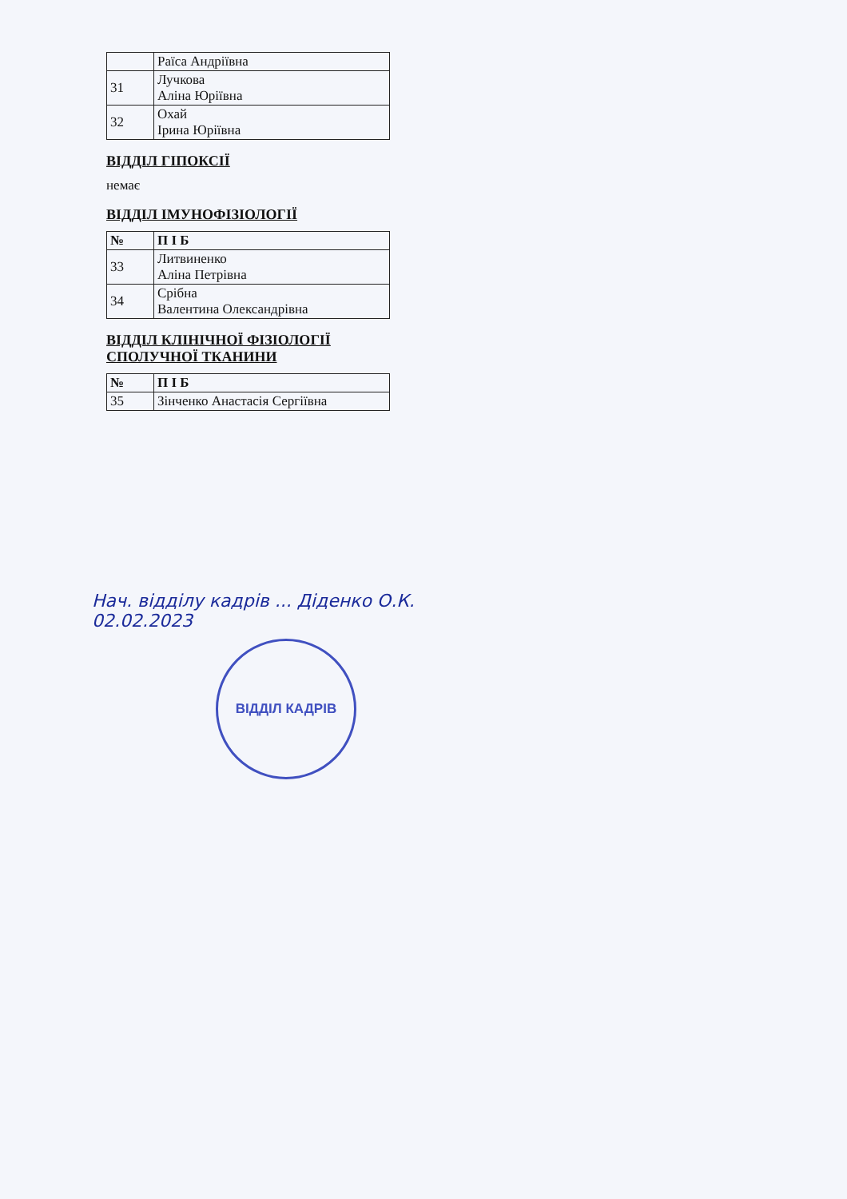| | Раїса Андріївна |
| 31 | Лучкова Аліна Юріївна |
| 32 | Охай Ірина Юріївна |
ВІДДІЛ ГІПОКСІЇ
немає
ВІДДІЛ ІМУНОФІЗІОЛОГІЇ
| № | П І Б |
| --- | --- |
| 33 | Литвиненко Аліна Петрівна |
| 34 | Срібна Валентина Олександрівна |
ВІДДІЛ КЛІНІЧНОЇ ФІЗІОЛОГІЇ СПОЛУЧНОЇ ТКАНИНИ
| № | П І Б |
| --- | --- |
| 35 | Зінченко Анастасія Сергіївна |
Нач. відділу кадрів ... Діденко О.К.
02.02.2023
ВІДДІЛ КАДРІВ